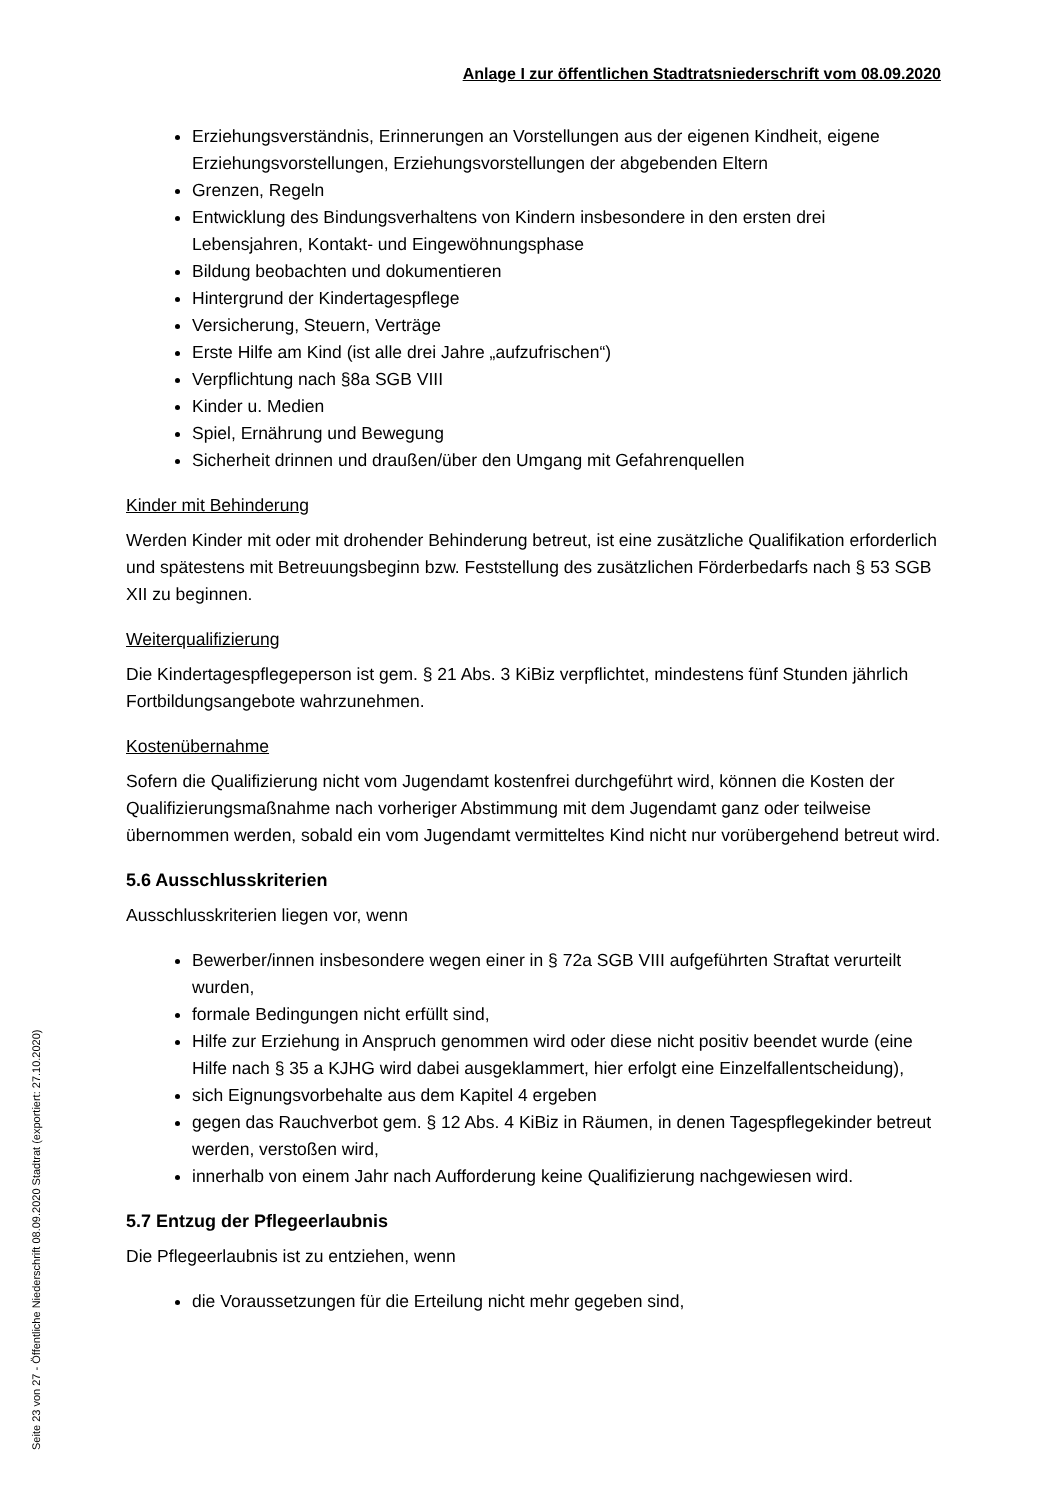Seite 23 von 27 - Öffentliche Niederschrift 08.09.2020 Stadtrat (exportiert: 27.10.2020)
Anlage I zur öffentlichen Stadtratsniederschrift vom 08.09.2020
Erziehungsverständnis, Erinnerungen an Vorstellungen aus der eigenen Kindheit, eigene Erziehungsvorstellungen, Erziehungsvorstellungen der abgebenden Eltern
Grenzen, Regeln
Entwicklung des Bindungsverhaltens von Kindern insbesondere in den ersten drei Lebensjahren, Kontakt- und Eingewöhnungsphase
Bildung beobachten und dokumentieren
Hintergrund der Kindertagespflege
Versicherung, Steuern, Verträge
Erste Hilfe am Kind (ist alle drei Jahre „aufzufrischen“)
Verpflichtung nach §8a SGB VIII
Kinder u. Medien
Spiel, Ernährung und Bewegung
Sicherheit drinnen und draußen/über den Umgang mit Gefahrenquellen
Kinder mit Behinderung
Werden Kinder mit oder mit drohender Behinderung betreut, ist eine zusätzliche Qualifikation erforderlich und spätestens mit Betreuungsbeginn bzw. Feststellung des zusätzlichen Förderbedarfs nach § 53 SGB XII zu beginnen.
Weiterqualifizierung
Die Kindertagespflegeperson ist gem. § 21 Abs. 3 KiBiz verpflichtet, mindestens fünf Stunden jährlich Fortbildungsangebote wahrzunehmen.
Kostenübernahme
Sofern die Qualifizierung nicht vom Jugendamt kostenfrei durchgeführt wird, können die Kosten der Qualifizierungsmaßnahme nach vorheriger Abstimmung mit dem Jugendamt ganz oder teilweise übernommen werden, sobald ein vom Jugendamt vermitteltes Kind nicht nur vorübergehend betreut wird.
5.6 Ausschlusskriterien
Ausschlusskriterien liegen vor, wenn
Bewerber/innen insbesondere wegen einer in § 72a SGB VIII aufgeführten Straftat verurteilt wurden,
formale Bedingungen nicht erfüllt sind,
Hilfe zur Erziehung in Anspruch genommen wird oder diese nicht positiv beendet wurde (eine Hilfe nach § 35 a KJHG wird dabei ausgeklammert, hier erfolgt eine Einzelfallentscheidung),
sich Eignungsvorbehalte aus dem Kapitel 4 ergeben
gegen das Rauchverbot gem. § 12 Abs. 4 KiBiz in Räumen, in denen Tagespflegekinder betreut werden, verstoßen wird,
innerhalb von einem Jahr nach Aufforderung keine Qualifizierung nachgewiesen wird.
5.7 Entzug der Pflegeerlaubnis
Die Pflegeerlaubnis ist zu entziehen, wenn
die Voraussetzungen für die Erteilung nicht mehr gegeben sind,